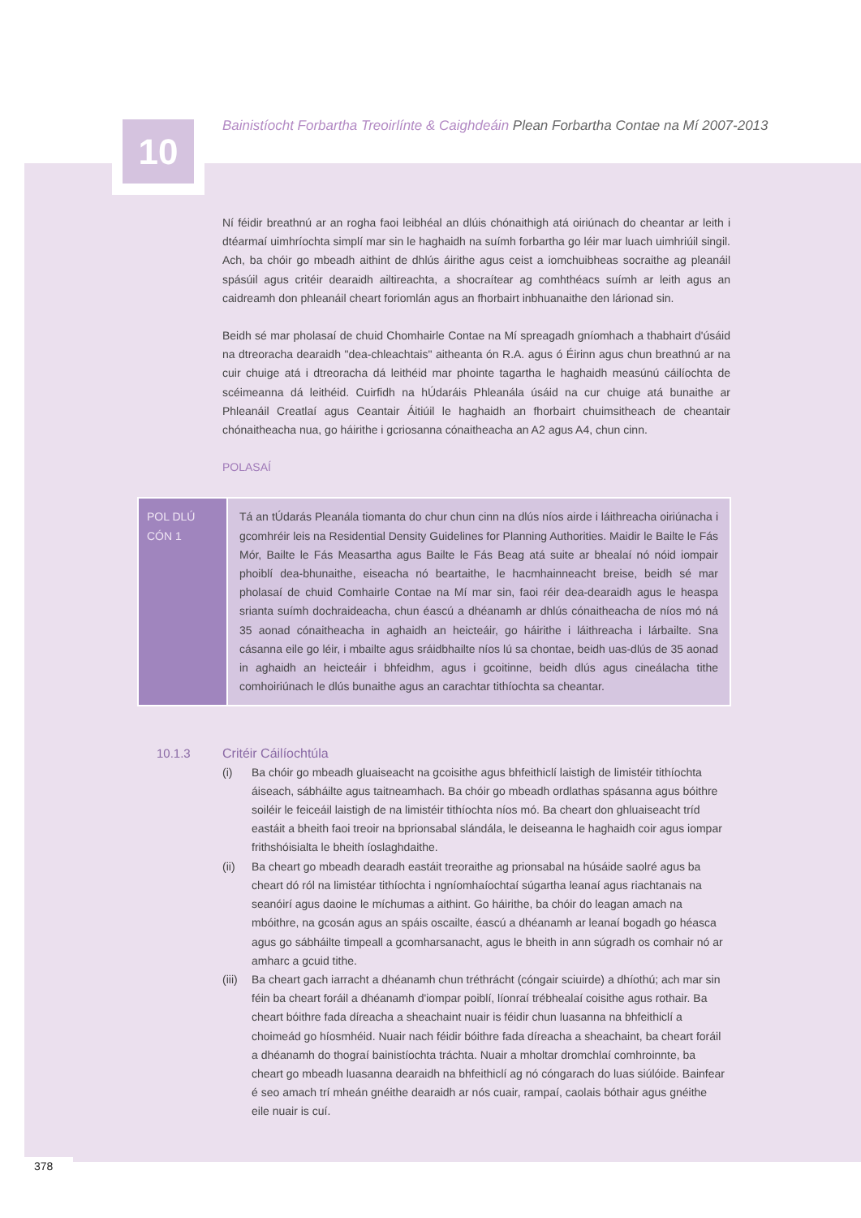10
Bainistíocht Forbartha Treoirlínte & Caighdeáin Plean Forbartha Contae na Mí 2007-2013
Ní féidir breathnú ar an rogha faoi leibhéal an dlúis chónaithigh atá oiriúnach do cheantar ar leith i dtéarmaí uimhríochta simplí mar sin le haghaidh na suímh forbartha go léir mar luach uimhriúil singil. Ach, ba chóir go mbeadh aithint de dhlús áirithe agus ceist a iomchuibheas socraithe ag pleanáil spásúil agus critéir dearaidh ailtireachta, a shocraítear ag comhthéacs suímh ar leith agus an caidreamh don phleanáil cheart foriomlán agus an fhorbairt inbhuanaithe den lárionad sin.
Beidh sé mar pholasaí de chuid Chomhairle Contae na Mí spreagadh gníomhach a thabhairt d'úsáid na dtreoracha dearaidh "dea-chleachtais" aitheanta ón R.A. agus ó Éirinn agus chun breathnú ar na cuir chuige atá i dtreoracha dá leithéid mar phointe tagartha le haghaidh measúnú cáilíochta de scéimeanna dá leithéid. Cuirfidh na hÚdaráis Phleanála úsáid na cur chuige atá bunaithe ar Phleanáil Creatlaí agus Ceantair Áitiúil le haghaidh an fhorbairt chuimsitheach de cheantair chónaitheacha nua, go háirithe i gcriosanna cónaitheacha an A2 agus A4, chun cinn.
POLASAÍ
| POL DLÚ CÓN 1 | Tá an tÚdarás Pleanála tiomanta do chur chun cinn na dlús níos airde i láithreacha oiriúnacha i gcomhréir leis na Residential Density Guidelines for Planning Authorities. Maidir le Bailte le Fás Mór, Bailte le Fás Measartha agus Bailte le Fás Beag atá suite ar bhealaí nó nóid iompair phoiblí dea-bhunaithe, eiseacha nó beartaithe, le hacmhainneacht breise, beidh sé mar pholasaí de chuid Comhairle Contae na Mí mar sin, faoi réir dea-dearaidh agus le heaspa srianta suímh dochraideacha, chun éascú a dhéanamh ar dhlús cónaitheacha de níos mó ná 35 aonad cónaitheacha in aghaidh an heicteáir, go háirithe i láithreacha i lárbailte. Sna cásanna eile go léir, i mbailte agus sráidbhailte níos lú sa chontae, beidh uas-dlús de 35 aonad in aghaidh an heicteáir i bhfeidhm, agus i gcoitinne, beidh dlús agus cineálacha tithe comhoiriúnach le dlús bunaithe agus an carachtar tithíochta sa cheantar. |
10.1.3 Critéir Cáilíochtúla
(i) Ba chóir go mbeadh gluaiseacht na gcoisithe agus bhfeithiclí laistigh de limistéir tithíochta áiseach, sábháilte agus taitneamhach. Ba chóir go mbeadh ordlathas spásanna agus bóithre soiléir le feiceáil laistigh de na limistéir tithíochta níos mó. Ba cheart don ghluaiseacht tríd eastáit a bheith faoi treoir na bprionsabal slándála, le deiseanna le haghaidh coir agus iompar frithshóisialta le bheith íoslaghdaithe.
(ii) Ba cheart go mbeadh dearadh eastáit treoraithe ag prionsabal na húsáide saolré agus ba cheart dó ról na limistéar tithíochta i ngníomhaíochtaí súgartha leanaí agus riachtanais na seanóirí agus daoine le míchumas a aithint. Go háirithe, ba chóir do leagan amach na mbóithre, na gcosán agus an spáis oscailte, éascú a dhéanamh ar leanaí bogadh go héasca agus go sábháilte timpeall a gcomharsanacht, agus le bheith in ann súgradh os comhair nó ar amharc a gcuid tithe.
(iii) Ba cheart gach iarracht a dhéanamh chun tréthrácht (cóngair sciuirde) a dhíothú; ach mar sin féin ba cheart foráil a dhéanamh d'iompar poiblí, líonraí trébhealaí coisithe agus rothair. Ba cheart bóithre fada díreacha a sheachaint nuair is féidir chun luasanna na bhfeithiclí a choimeád go híosmhéid. Nuair nach féidir bóithre fada díreacha a sheachaint, ba cheart foráil a dhéanamh do thograí bainistíochta tráchta. Nuair a mholtar dromchlaí comhroinnte, ba cheart go mbeadh luasanna dearaidh na bhfeithiclí ag nó cóngarach do luas siúlóide. Bainfear é seo amach trí mheán gnéithe dearaidh ar nós cuair, rampaí, caolais bóthair agus gnéithe eile nuair is cuí.
378